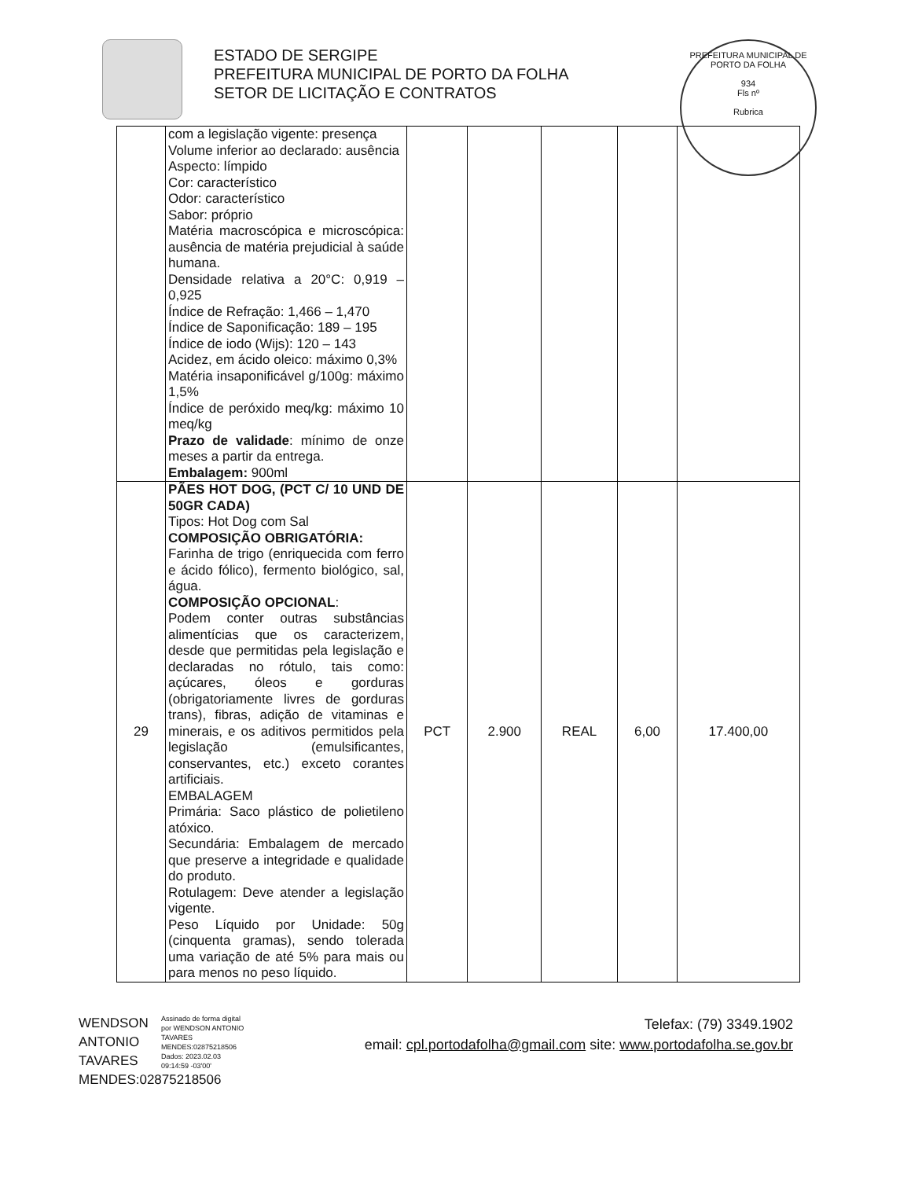ESTADO DE SERGIPE
PREFEITURA MUNICIPAL DE PORTO DA FOLHA
SETOR DE LICITAÇÃO E CONTRATOS
PREFEITURA MUNICIPAL DE PORTO DA FOLHA
934
Fls nº
Rubrica
| | com a legislação vigente: presença Volume inferior ao declarado: ausência Aspecto: límpido Cor: característico Odor: característico Sabor: próprio Matéria macroscópica e microscópica: ausência de matéria prejudicial à saúde humana. Densidade relativa a 20°C: 0,919 – 0,925 Índice de Refração: 1,466 – 1,470 Índice de Saponificação: 189 – 195 Índice de iodo (Wijs): 120 – 143 Acidez, em ácido oleico: máximo 0,3% Matéria insaponificável g/100g: máximo 1,5% Índice de peróxido meq/kg: máximo 10 meq/kg Prazo de validade : mínimo de onze meses a partir da entrega. Embalagem: 900ml | | | | | |
| 29 | PÃES HOT DOG, (PCT C/ 10 UND DE 50GR CADA) Tipos: Hot Dog com Sal COMPOSIÇÃO OBRIGATÓRIA: Farinha de trigo (enriquecida com ferro e ácido fólico), fermento biológico, sal, água. COMPOSIÇÃO OPCIONAL : Podem conter outras substâncias alimentícias que os caracterizem, desde que permitidas pela legislação e declaradas no rótulo, tais como: açúcares, óleos e gorduras (obrigatoriamente livres de gorduras trans), fibras, adição de vitaminas e minerais, e os aditivos permitidos pela legislação (emulsificantes, conservantes, etc.) exceto corantes artificiais. EMBALAGEM Primária: Saco plástico de polietileno atóxico. Secundária: Embalagem de mercado que preserve a integridade e qualidade do produto. Rotulagem: Deve atender a legislação vigente. Peso Líquido por Unidade: 50g (cinquenta gramas), sendo tolerada uma variação de até 5% para mais ou para menos no peso líquido. | PCT | 2.900 | REAL | 6,00 | 17.400,00 |
WENDSON ANTONIO TAVARES MENDES:02875218506
Assinado de forma digital por WENDSON ANTONIO TAVARES MENDES:02875218506
Dados: 2023.02.03 09:14:59 -03'00'
Telefax: (79) 3349.1902
email: cpl.portodafolha@gmail.com site: www.portodafolha.se.gov.br